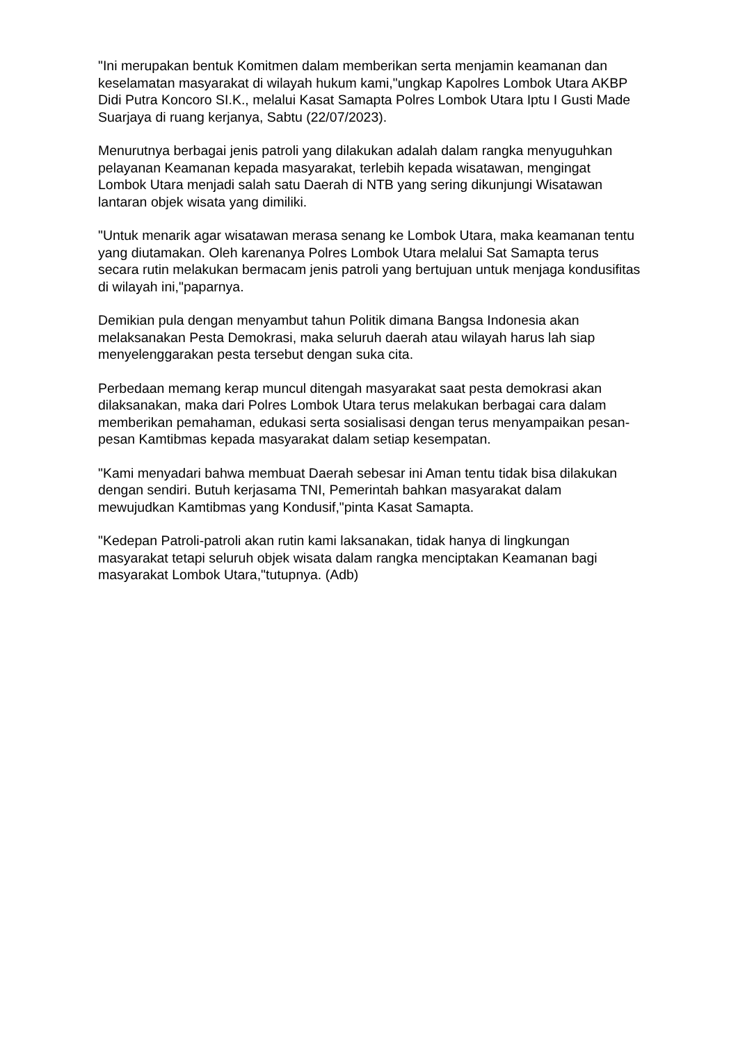"Ini merupakan bentuk Komitmen dalam memberikan serta menjamin keamanan dan keselamatan masyarakat di wilayah hukum kami,"ungkap Kapolres Lombok Utara AKBP Didi Putra Koncoro SI.K., melalui Kasat Samapta Polres Lombok Utara Iptu I Gusti Made Suarjaya di ruang kerjanya, Sabtu (22/07/2023).
Menurutnya berbagai jenis patroli yang dilakukan adalah dalam rangka menyuguhkan pelayanan Keamanan kepada masyarakat, terlebih kepada wisatawan, mengingat Lombok Utara menjadi salah satu Daerah di NTB yang sering dikunjungi Wisatawan lantaran objek wisata yang dimiliki.
"Untuk menarik agar wisatawan merasa senang ke Lombok Utara, maka keamanan tentu yang diutamakan. Oleh karenanya Polres Lombok Utara melalui Sat Samapta terus secara rutin melakukan bermacam jenis patroli yang bertujuan untuk menjaga kondusifitas di wilayah ini,"paparnya.
Demikian pula dengan menyambut tahun Politik dimana Bangsa Indonesia akan melaksanakan Pesta Demokrasi, maka seluruh daerah atau wilayah harus lah siap menyelenggarakan pesta tersebut dengan suka cita.
Perbedaan memang kerap muncul ditengah masyarakat saat pesta demokrasi akan dilaksanakan, maka dari Polres Lombok Utara terus melakukan berbagai cara dalam memberikan pemahaman, edukasi serta sosialisasi dengan terus menyampaikan pesan-pesan Kamtibmas kepada masyarakat dalam setiap kesempatan.
"Kami menyadari bahwa membuat Daerah sebesar ini Aman tentu tidak bisa dilakukan dengan sendiri. Butuh kerjasama TNI, Pemerintah bahkan masyarakat dalam mewujudkan Kamtibmas yang Kondusif,"pinta Kasat Samapta.
"Kedepan Patroli-patroli akan rutin kami laksanakan, tidak hanya di lingkungan masyarakat tetapi seluruh objek wisata dalam rangka menciptakan Keamanan bagi masyarakat Lombok Utara,"tutupnya. (Adb)